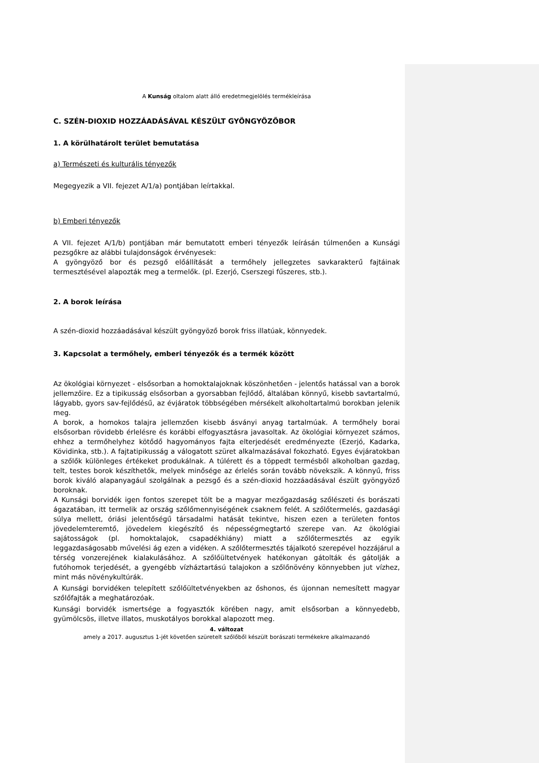A Kunság oltalom alatt álló eredetmegjelölés termékleírása
C. SZÉN-DIOXID HOZZÁADÁSÁVAL KÉSZÜLT GYÖNGYÖZŐBOR
1. A körülhatárolt terület bemutatása
a) Természeti és kulturális tényezők
Megegyezik a VII. fejezet A/1/a) pontjában leírtakkal.
b) Emberi tényezők
A VII. fejezet A/1/b) pontjában már bemutatott emberi tényezők leírásán túlmenően a Kunsági pezsgőkre az alábbi tulajdonságok érvényesek:
A gyöngyöző bor és pezsgő előállítását a termőhely jellegzetes savkarakterű fajtáinak termesztésével alapozták meg a termelők. (pl. Ezerjó, Cserszegi fűszeres, stb.).
2. A borok leírása
A szén-dioxid hozzáadásával készült gyöngyöző borok friss illatúak, könnyedek.
3. Kapcsolat a termőhely, emberi tényezők és a termék között
Az ökológiai környezet - elsősorban a homoktalajoknak köszönhetően - jelentős hatással van a borok jellemzőire. Ez a tipikusság elsősorban a gyorsabban fejlődő, általában könnyű, kisebb savtartalmú, lágyabb, gyors sav-fejlődésű, az évjáratok többségében mérsékelt alkoholtartalmú borokban jelenik meg.
A borok, a homokos talajra jellemzően kisebb ásványi anyag tartalmúak. A termőhely borai elsősorban rövidebb érlelésre és korábbi elfogyasztásra javasoltak. Az ökológiai környezet számos, ehhez a termőhelyhez kötődő hagyományos fajta elterjedését eredményezte (Ezerjó, Kadarka, Kövidinka, stb.). A fajtatipikusság a válogatott szüret alkalmazásával fokozható. Egyes évjáratokban a szőlők különleges értékeket produkálnak. A túlérett és a töppedt termésből alkoholban gazdag, telt, testes borok készíthetők, melyek minősége az érlelés során tovább növekszik. A könnyű, friss borok kiváló alapanyagául szolgálnak a pezsgő és a szén-dioxid hozzáadásával észült gyöngyöző boroknak.
A Kunsági borvidék igen fontos szerepet tölt be a magyar mezőgazdaság szőlészeti és borászati ágazatában, itt termelik az ország szőlőmennyiségének csaknem felét. A szőlőtermelés, gazdasági súlya mellett, óriási jelentőségű társadalmi hatását tekintve, hiszen ezen a területen fontos jövedelemteremtő, jövedelem kiegészítő és népességmegtartó szerepe van. Az ökológiai sajátosságok (pl. homoktalajok, csapadékhiány) miatt a szőlőtermesztés az egyik leggazdaságosabb művelési ág ezen a vidéken. A szőlőtermesztés tájalkotó szerepével hozzájárul a térség vonzerejének kialakulásához. A szőlőültetvények hatékonyan gátolták és gátolják a futóhomok terjedését, a gyengébb vízháztartású talajokon a szőlőnövény könnyebben jut vízhez, mint más növénykultúrák.
A Kunsági borvidéken telepített szőlőültetvényekben az őshonos, és újonnan nemesített magyar szőlőfajták a meghatározóak.
Kunsági borvidék ismertsége a fogyasztók körében nagy, amit elsősorban a könnyedebb, gyümölcsös, illetve illatos, muskotályos borokkal alapozott meg.
4. változat
amely a 2017. augusztus 1-jét követően szüretelt szőlőből készült borászati termékekre alkalmazandó